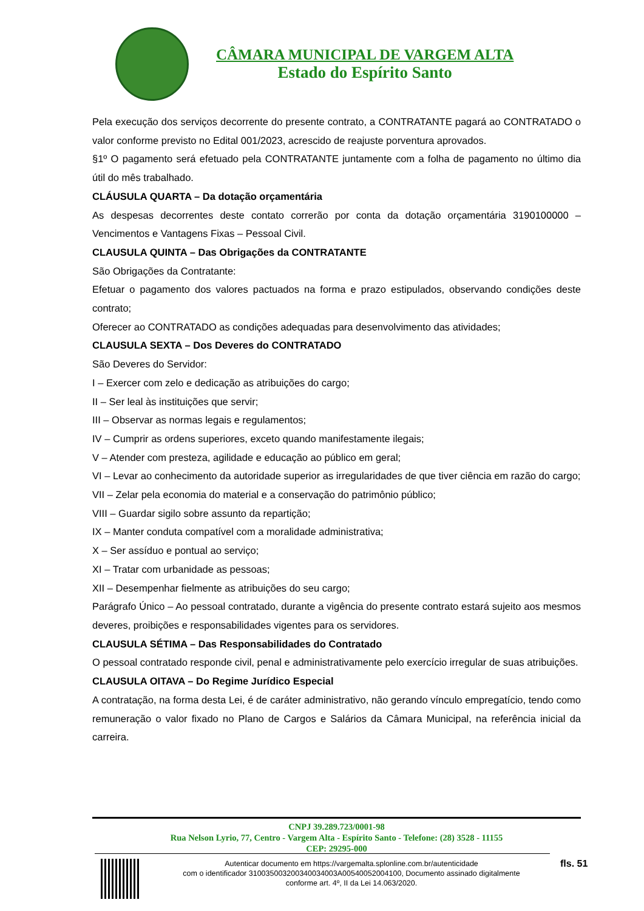CÂMARA MUNICIPAL DE VARGEM ALTA
Estado do Espírito Santo
Pela execução dos serviços decorrente do presente contrato, a CONTRATANTE pagará ao CONTRATADO o valor conforme previsto no Edital 001/2023, acrescido de reajuste porventura aprovados.
§1º O pagamento será efetuado pela CONTRATANTE juntamente com a folha de pagamento no último dia útil do mês trabalhado.
CLÁUSULA QUARTA – Da dotação orçamentária
As despesas decorrentes deste contato correrão por conta da dotação orçamentária 3190100000 – Vencimentos e Vantagens Fixas – Pessoal Civil.
CLAUSULA QUINTA – Das Obrigações da CONTRATANTE
São Obrigações da Contratante:
Efetuar o pagamento dos valores pactuados na forma e prazo estipulados, observando condições deste contrato;
Oferecer ao CONTRATADO as condições adequadas para desenvolvimento das atividades;
CLAUSULA SEXTA – Dos Deveres do CONTRATADO
São Deveres do Servidor:
I – Exercer com zelo e dedicação as atribuições do cargo;
II – Ser leal às instituições que servir;
III – Observar as normas legais e regulamentos;
IV – Cumprir as ordens superiores, exceto quando manifestamente ilegais;
V – Atender com presteza, agilidade e educação ao público em geral;
VI – Levar ao conhecimento da autoridade superior as irregularidades de que tiver ciência em razão do cargo;
VII – Zelar pela economia do material e a conservação do patrimônio público;
VIII – Guardar sigilo sobre assunto da repartição;
IX – Manter conduta compatível com a moralidade administrativa;
X – Ser assíduo e pontual ao serviço;
XI – Tratar com urbanidade as pessoas;
XII – Desempenhar fielmente as atribuições do seu cargo;
Parágrafo Único – Ao pessoal contratado, durante a vigência do presente contrato estará sujeito aos mesmos deveres, proibições e responsabilidades vigentes para os servidores.
CLAUSULA SÉTIMA – Das Responsabilidades do Contratado
O pessoal contratado responde civil, penal e administrativamente pelo exercício irregular de suas atribuições.
CLAUSULA OITAVA – Do Regime Jurídico Especial
A contratação, na forma desta Lei, é de caráter administrativo, não gerando vínculo empregatício, tendo como remuneração o valor fixado no Plano de Cargos e Salários da Câmara Municipal, na referência inicial da carreira.
CNPJ 39.289.723/0001-98
Rua Nelson Lyrio, 77, Centro - Vargem Alta - Espírito Santo - Telefone: (28) 3528 - 11155
CEP: 29295-000
Autenticar documento em https://vargemalta.splonline.com.br/autenticidade
com o identificador 310035003200340034003A00540052004100, Documento assinado digitalmente
conforme art. 4º, II da Lei 14.063/2020.
fls. 51